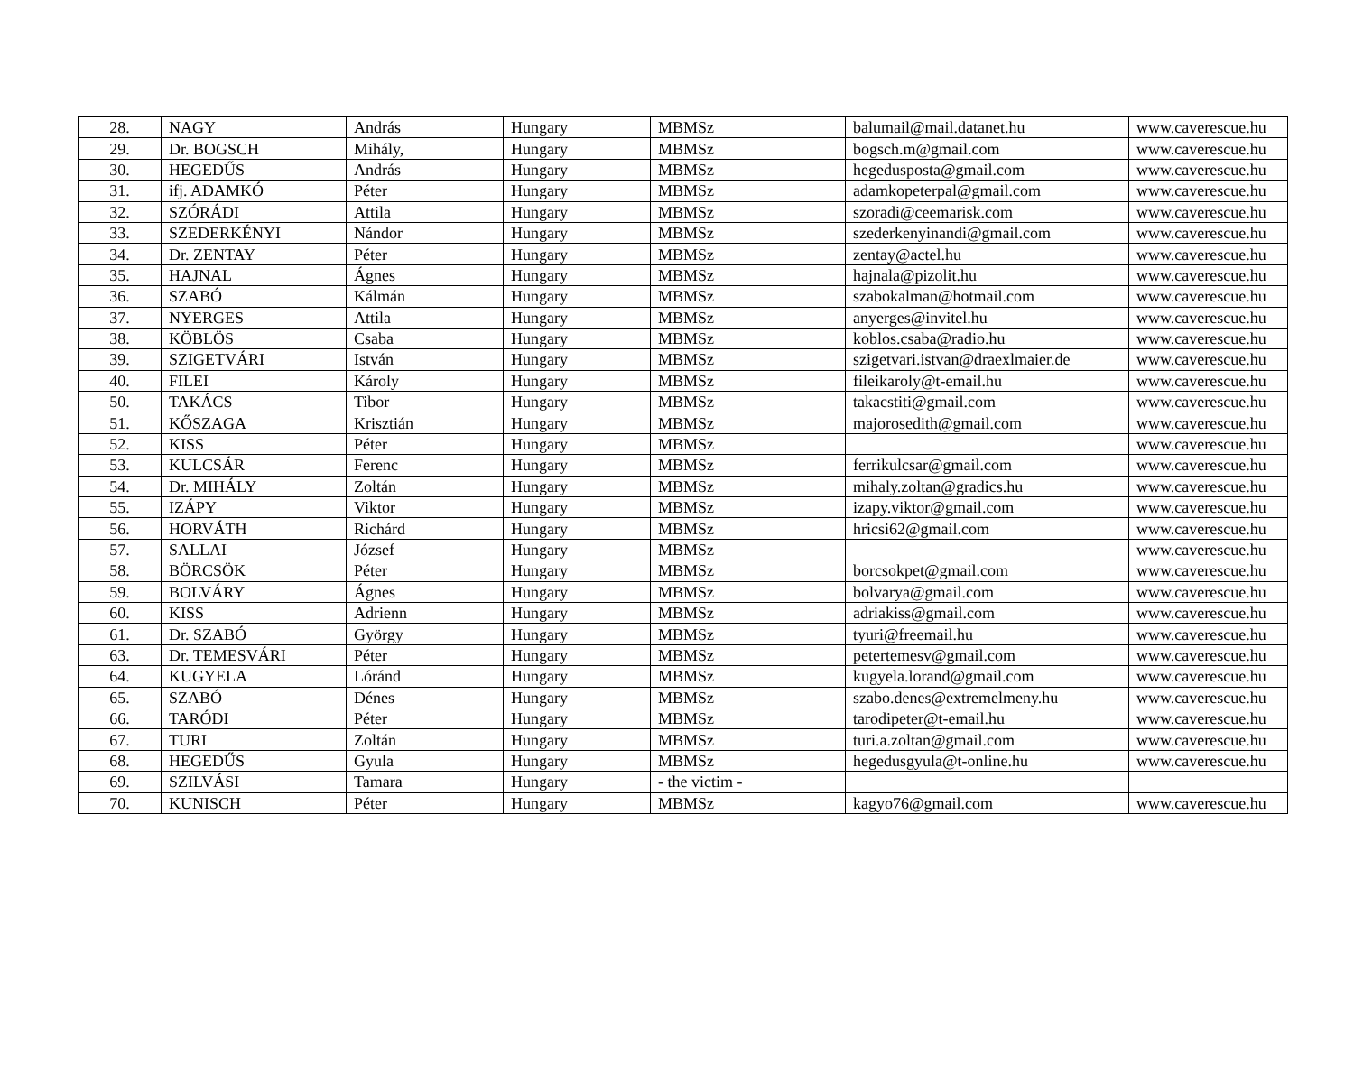| 28. | NAGY | András | Hungary | MBMSz | balumail@mail.datanet.hu | www.caverescue.hu |
| 29. | Dr. BOGSCH | Mihály, | Hungary | MBMSz | bogsch.m@gmail.com | www.caverescue.hu |
| 30. | HEGEDŰS | András | Hungary | MBMSz | hegedusposta@gmail.com | www.caverescue.hu |
| 31. | ifj. ADAMKÓ | Péter | Hungary | MBMSz | adamkopeterpal@gmail.com | www.caverescue.hu |
| 32. | SZÓRÁDI | Attila | Hungary | MBMSz | szoradi@ceemarisk.com | www.caverescue.hu |
| 33. | SZEDERKÉNYI | Nándor | Hungary | MBMSz | szederkenyinandi@gmail.com | www.caverescue.hu |
| 34. | Dr. ZENTAY | Péter | Hungary | MBMSz | zentay@actel.hu | www.caverescue.hu |
| 35. | HAJNAL | Ágnes | Hungary | MBMSz | hajnala@pizolit.hu | www.caverescue.hu |
| 36. | SZABÓ | Kálmán | Hungary | MBMSz | szabokalman@hotmail.com | www.caverescue.hu |
| 37. | NYERGES | Attila | Hungary | MBMSz | anyerges@invitel.hu | www.caverescue.hu |
| 38. | KÖBLÖS | Csaba | Hungary | MBMSz | koblos.csaba@radio.hu | www.caverescue.hu |
| 39. | SZIGETVÁRI | István | Hungary | MBMSz | szigetvari.istvan@draexlmaier.de | www.caverescue.hu |
| 40. | FILEI | Károly | Hungary | MBMSz | fileikaroly@t-email.hu | www.caverescue.hu |
| 50. | TAKÁCS | Tibor | Hungary | MBMSz | takacstiti@gmail.com | www.caverescue.hu |
| 51. | KŐSZAGA | Krisztián | Hungary | MBMSz | majorosedith@gmail.com | www.caverescue.hu |
| 52. | KISS | Péter | Hungary | MBMSz | | www.caverescue.hu |
| 53. | KULCSÁR | Ferenc | Hungary | MBMSz | ferrikulcsar@gmail.com | www.caverescue.hu |
| 54. | Dr. MIHÁLY | Zoltán | Hungary | MBMSz | mihaly.zoltan@gradics.hu | www.caverescue.hu |
| 55. | IZÁPY | Viktor | Hungary | MBMSz | izapy.viktor@gmail.com | www.caverescue.hu |
| 56. | HORVÁTH | Richárd | Hungary | MBMSz | hricsi62@gmail.com | www.caverescue.hu |
| 57. | SALLAI | József | Hungary | MBMSz | | www.caverescue.hu |
| 58. | BÖRCSÖK | Péter | Hungary | MBMSz | borcsokpet@gmail.com | www.caverescue.hu |
| 59. | BOLVÁRY | Ágnes | Hungary | MBMSz | bolvarya@gmail.com | www.caverescue.hu |
| 60. | KISS | Adrienn | Hungary | MBMSz | adriakiss@gmail.com | www.caverescue.hu |
| 61. | Dr. SZABÓ | György | Hungary | MBMSz | tyuri@freemail.hu | www.caverescue.hu |
| 63. | Dr. TEMESVÁRI | Péter | Hungary | MBMSz | petertemesv@gmail.com | www.caverescue.hu |
| 64. | KUGYELA | Lóránd | Hungary | MBMSz | kugyela.lorand@gmail.com | www.caverescue.hu |
| 65. | SZABÓ | Dénes | Hungary | MBMSz | szabo.denes@extremelmeny.hu | www.caverescue.hu |
| 66. | TARÓDI | Péter | Hungary | MBMSz | tarodipeter@t-email.hu | www.caverescue.hu |
| 67. | TURI | Zoltán | Hungary | MBMSz | turi.a.zoltan@gmail.com | www.caverescue.hu |
| 68. | HEGEDŰS | Gyula | Hungary | MBMSz | hegedusgyula@t-online.hu | www.caverescue.hu |
| 69. | SZILVÁSI | Tamara | Hungary | - the victim - | | |
| 70. | KUNISCH | Péter | Hungary | MBMSz | kagyo76@gmail.com | www.caverescue.hu |